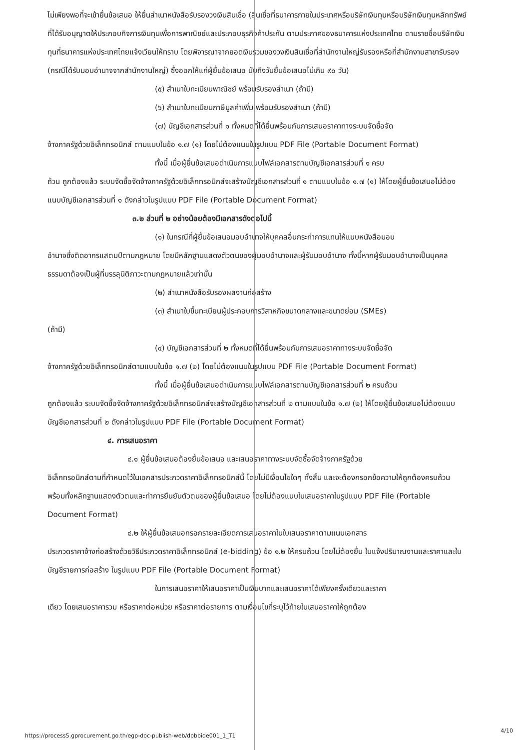ไม่เพียงพอที่จะเข้ายื่นข้อเสนอ ให้ยื่นสำเนาหนังสือรับรองวงเงินสินเชื่อ (สินเชื่อที่ธนาคารภายในประเทศหรือบริษัทเงินทุนหรือบริษัทเงินทุนหลักทรัพย์ที่ได้รับอนุญาตให้ประกอบกิจการเงินทุนเพื่อการพาณิชย์และประกอบธุรกิจค้าประกัน ตามประกาศของธนาคารแห่งประเทศไทย ตามรายชื่อบริษัทเงินทุนที่ธนาคารแห่งประเทศไทยแจ้งเวียนให้ทราบ โดยพิจารณาจากยอดเงินรวมของวงเงินสินเชื่อที่สำนักงานใหญ่รับรองหรือที่สำนักงานสาขารับรอง (กรณีได้รับมอบอำนาจจากสำนักงานใหญ่) ซึ่งออกให้แก่ผู้ยื่นข้อเสนอ นับถึงวันยื่นข้อเสนอไม่เกิน ๙๐ วัน)
(๕) สำเนาใบทะเบียนพาณิชย์ พร้อมรับรองสำเนา (ถ้ามี)
(๖) สำเนาใบทะเบียนภาษีมูลค่าเพิ่ม พร้อมรับรองสำเนา (ถ้ามี)
(๗) บัญชีเอกสารส่วนที่ ๑ ทั้งหมดที่ได้ยื่นพร้อมกับการเสนอราคาทางระบบจัดซื้อจัด
จ้างภาครัฐด้วยอิเล็กทรอนิกส์ ตามแบบในข้อ ๑.๗ (๑) โดยไม่ต้องแนบในรูปแบบ PDF File (Portable Document Format)
ทั้งนี้ เมื่อผู้ยื่นข้อเสนอดำเนินการแนบไฟล์เอกสารตามบัญชีเอกสารส่วนที่ ๑ ครบ
ถ้วน ถูกต้องแล้ว ระบบจัดซื้อจัดจ้างภาครัฐด้วยอิเล็กทรอนิกส์จะสร้างบัญชีเอกสารส่วนที่ ๑ ตามแบบในข้อ ๑.๗ (๑) ให้โดยผู้ยื่นข้อเสนอไม่ต้องแนบบัญชีเอกสารส่วนที่ ๑ ดังกล่าวในรูปแบบ PDF File (Portable Document Format)
๓.๒ ส่วนที่ ๒ อย่างน้อยต้องมีเอกสารดังต่อไปนี้
(๑) ในกรณีที่ผู้ยื่นข้อเสนอมอบอำนาจให้บุคคลอื่นกระทำการแทนให้แนบหนังสือมอบ
อำนาจซึ่งติดอากรแสตมป์ตามกฎหมาย โดยมีหลักฐานแสดงตัวตนของผู้มอบอำนาจและผู้รับมอบอำนาจ ทั้งนี้หากผู้รับมอบอำนาจเป็นบุคคลธรรมดาต้องเป็นผู้ที่บรรลุนิติภาวะตามกฎหมายแล้วเท่านั้น
(๒) สำเนาหนังสือรับรองผลงานก่อสร้าง
(๓) สำเนาใบขึ้นทะเบียนผู้ประกอบการวิสาหกิจขนาดกลางและขนาดย่อม (SMEs)
(ถ้ามี)
(๔) บัญชีเอกสารส่วนที่ ๒ ทั้งหมดที่ได้ยื่นพร้อมกับการเสนอราคาทางระบบจัดซื้อจัด
จ้างภาครัฐด้วยอิเล็กทรอนิกส์ตามแบบในข้อ ๑.๗ (๒) โดยไม่ต้องแนบในรูปแบบ PDF File (Portable Document Format)
ทั้งนี้ เมื่อผู้ยื่นข้อเสนอดำเนินการแนบไฟล์เอกสารตามบัญชีเอกสารส่วนที่ ๒ ครบถ้วน
ถูกต้องแล้ว ระบบจัดซื้อจัดจ้างภาครัฐด้วยอิเล็กทรอนิกส์จะสร้างบัญชีเอกสารส่วนที่ ๒ ตามแบบในข้อ ๑.๗ (๒) ให้โดยผู้ยื่นข้อเสนอไม่ต้องแนบบัญชีเอกสารส่วนที่ ๒ ดังกล่าวในรูปแบบ PDF File (Portable Document Format)
๔. การเสนอราคา
๔.๑ ผู้ยื่นข้อเสนอต้องยื่นข้อเสนอ และเสนอราคาทางระบบจัดซื้อจัดจ้างภาครัฐด้วย
อิเล็กทรอนิกส์ตามที่กำหนดไว้ในเอกสารประกวดราคาอิเล็กทรอนิกส์นี้ โดยไม่มีเงื่อนไขใดๆ ทั้งสิ้น และจะต้องกรอกข้อความให้ถูกต้องครบถ้วน พร้อมทั้งหลักฐานแสดงตัวตนและทำการยืนยันตัวตนของผู้ยื่นข้อเสนอ โดยไม่ต้องแนบใบเสนอราคาในรูปแบบ PDF File (Portable Document Format)
๔.๒ ให้ผู้ยื่นข้อเสนอกรอกรายละเอียดการเสนอราคาในใบเสนอราคาตามแนบเอกสาร
ประกวดราคาจ้างก่อสร้างด้วยวิธีประกวดราคาอิเล็กทรอนิกส์ (e-bidding) ข้อ ๑.๒ ให้ครบถ้วน โดยไม่ต้องยื่น ใบแจ้งปริมาณงานและราคาและใบบัญชีรายการก่อสร้าง ในรูปแบบ PDF File (Portable Document Format)
ในการเสนอราคาให้เสนอราคาเป็นเงินบาทและเสนอราคาได้เพียงครั้งเดียวและราคา
เดียว โดยเสนอราคารวม หรือราคาต่อหน่วย หรือราคาต่อรายการ ตามเงื่อนไขที่ระบุไว้ท้ายใบเสนอราคาให้ถูกต้อง
https://process5.gprocurement.go.th/egp-doc-publish-web/dpbbide001_1_T1
4/10